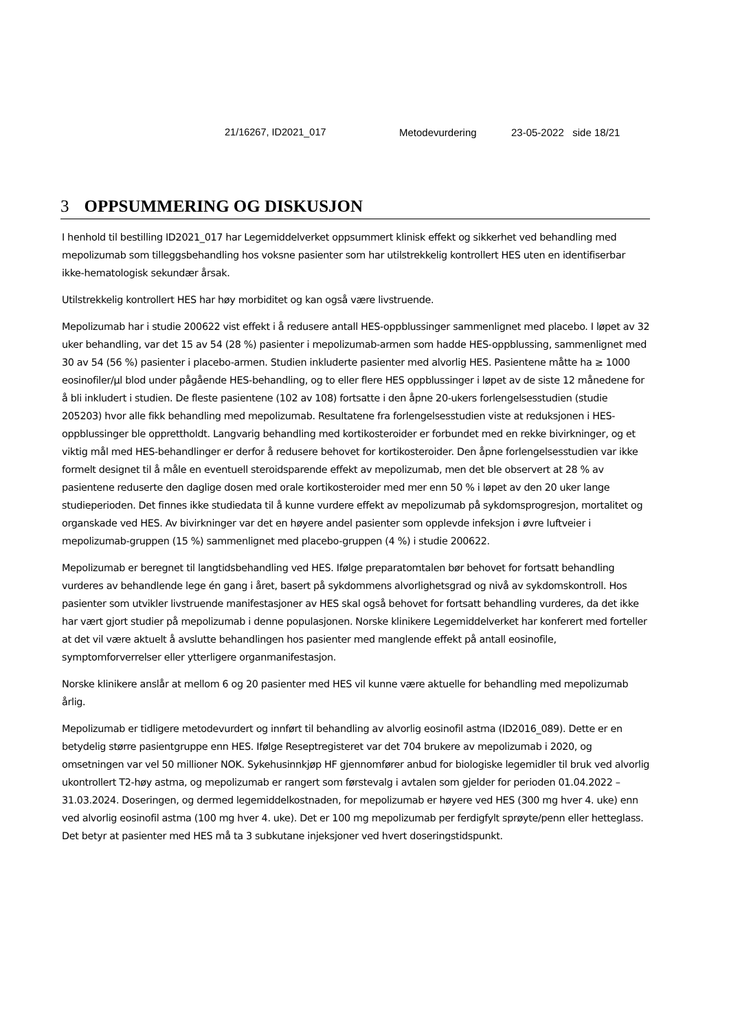21/16267, ID2021_017 Metodevurdering 23-05-2022 side 18/21
3 OPPSUMMERING OG DISKUSJON
I henhold til bestilling ID2021_017 har Legemiddelverket oppsummert klinisk effekt og sikkerhet ved behandling med mepolizumab som tilleggsbehandling hos voksne pasienter som har utilstrekkelig kontrollert HES uten en identifiserbar ikke-hematologisk sekundær årsak.
Utilstrekkelig kontrollert HES har høy morbiditet og kan også være livstruende.
Mepolizumab har i studie 200622 vist effekt i å redusere antall HES-oppblussinger sammenlignet med placebo. I løpet av 32 uker behandling, var det 15 av 54 (28 %) pasienter i mepolizumab-armen som hadde HES-oppblussing, sammenlignet med 30 av 54 (56 %) pasienter i placebo-armen. Studien inkluderte pasienter med alvorlig HES. Pasientene måtte ha ≥ 1000 eosinofiler/µl blod under pågående HES-behandling, og to eller flere HES oppblussinger i løpet av de siste 12 månedene for å bli inkludert i studien. De fleste pasientene (102 av 108) fortsatte i den åpne 20-ukers forlengelsesstudien (studie 205203) hvor alle fikk behandling med mepolizumab. Resultatene fra forlengelsesstudien viste at reduksjonen i HES-oppblussinger ble opprettholdt. Langvarig behandling med kortikosteroider er forbundet med en rekke bivirkninger, og et viktig mål med HES-behandlinger er derfor å redusere behovet for kortikosteroider. Den åpne forlengelsesstudien var ikke formelt designet til å måle en eventuell steroidsparende effekt av mepolizumab, men det ble observert at 28 % av pasientene reduserte den daglige dosen med orale kortikosteroider med mer enn 50 % i løpet av den 20 uker lange studieperioden. Det finnes ikke studiedata til å kunne vurdere effekt av mepolizumab på sykdomsprogresjon, mortalitet og organskade ved HES. Av bivirkninger var det en høyere andel pasienter som opplevde infeksjon i øvre luftveier i mepolizumab-gruppen (15 %) sammenlignet med placebo-gruppen (4 %) i studie 200622.
Mepolizumab er beregnet til langtidsbehandling ved HES. Ifølge preparatomtalen bør behovet for fortsatt behandling vurderes av behandlende lege én gang i året, basert på sykdommens alvorlighetsgrad og nivå av sykdomskontroll. Hos pasienter som utvikler livstruende manifestasjoner av HES skal også behovet for fortsatt behandling vurderes, da det ikke har vært gjort studier på mepolizumab i denne populasjonen. Norske klinikere Legemiddelverket har konferert med forteller at det vil være aktuelt å avslutte behandlingen hos pasienter med manglende effekt på antall eosinofile, symptomforverrelser eller ytterligere organmanifestasjon.
Norske klinikere anslår at mellom 6 og 20 pasienter med HES vil kunne være aktuelle for behandling med mepolizumab årlig.
Mepolizumab er tidligere metodevurdert og innført til behandling av alvorlig eosinofil astma (ID2016_089). Dette er en betydelig større pasientgruppe enn HES. Ifølge Reseptregisteret var det 704 brukere av mepolizumab i 2020, og omsetningen var vel 50 millioner NOK. Sykehusinnkjøp HF gjennomfører anbud for biologiske legemidler til bruk ved alvorlig ukontrollert T2-høy astma, og mepolizumab er rangert som førstevalg i avtalen som gjelder for perioden 01.04.2022 – 31.03.2024. Doseringen, og dermed legemiddelkostnaden, for mepolizumab er høyere ved HES (300 mg hver 4. uke) enn ved alvorlig eosinofil astma (100 mg hver 4. uke). Det er 100 mg mepolizumab per ferdigfylt sprøyte/penn eller hetteglass. Det betyr at pasienter med HES må ta 3 subkutane injeksjoner ved hvert doseringstidspunkt.